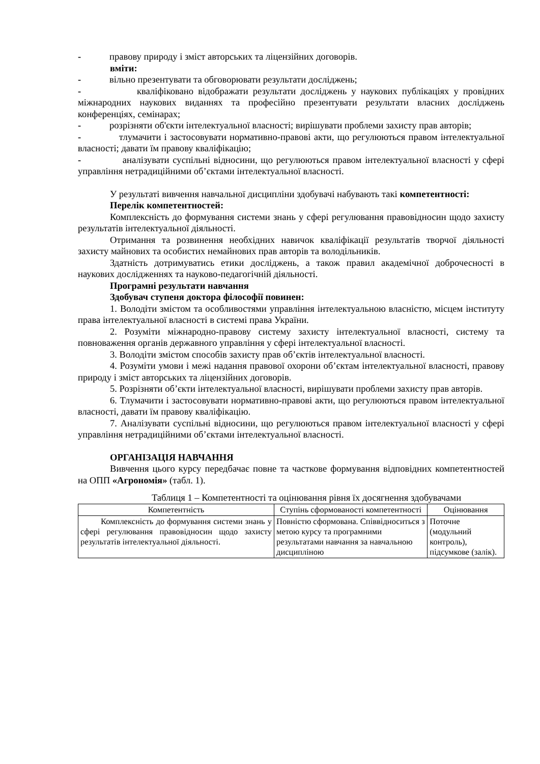- правову природу і зміст авторських та ліцензійних договорів.
вміти:
- вільно презентувати та обговорювати результати досліджень;
- кваліфіковано відображати результати досліджень у наукових публікаціях у провідних міжнародних наукових виданнях та професійно презентувати результати власних досліджень конференціях, семінарах;
- розрізняти об'єкти інтелектуальної власності; вирішувати проблеми захисту прав авторів;
- тлумачити і застосовувати нормативно-правові акти, що регулюються правом інтелектуальної власності; давати їм правову кваліфікацію;
- аналізувати суспільні відносини, що регулюються правом інтелектуальної власності у сфері управління нетрадиційними об’єктами інтелектуальної власності.
У результаті вивчення навчальної дисципліни здобувачі набувають такі компетентності:
Перелік компетентностей:
Комплексність до формування системи знань у сфері регулювання правовідносин щодо захисту результатів інтелектуальної діяльності.
Отримання та розвинення необхідних навичок кваліфікації результатів творчої діяльності захисту майнових та особистих немайнових прав авторів та володільників.
Здатність дотримуватись етики досліджень, а також правил академічної доброчесності в наукових дослідженнях та науково-педагогічній діяльності.
Програмні результати навчання
Здобувач ступеня доктора філософії повинен:
1. Володіти змістом та особливостями управління інтелектуальною власністю, місцем інституту права інтелектуальної власності в системі права України.
2. Розуміти міжнародно-правову систему захисту інтелектуальної власності, систему та повноваження органів державного управління у сфері інтелектуальної власності.
3. Володіти змістом способів захисту прав об’єктів інтелектуальної власності.
4. Розуміти умови і межі надання правової охорони об’єктам інтелектуальної власності, правову природу і зміст авторських та ліцензійних договорів.
5. Розрізняти об’єкти інтелектуальної власності, вирішувати проблеми захисту прав авторів.
6. Тлумачити і застосовувати нормативно-правові акти, що регулюються правом інтелектуальної власності, давати їм правову кваліфікацію.
7. Аналізувати суспільні відносини, що регулюються правом інтелектуальної власності у сфері управління нетрадиційними об’єктами інтелектуальної власності.
ОРГАНІЗАЦІЯ НАВЧАННЯ
Вивчення цього курсу передбачає повне та часткове формування відповідних компетентностей на ОПП «Агрономія» (табл. 1).
Таблиця 1 – Компетентності та оцінювання рівня їх досягнення здобувачами
| Компетентність | Ступінь сформованості компетентності | Оцінювання |
| Комплексність до формування системи знань у сфері регулювання правовідносин щодо захисту результатів інтелектуальної діяльності. | Повністю сформована. Співвідноситься з метою курсу та програмними результатами навчання за навчальною дисципліною | Поточне (модульний контроль), підсумкове (залік). |